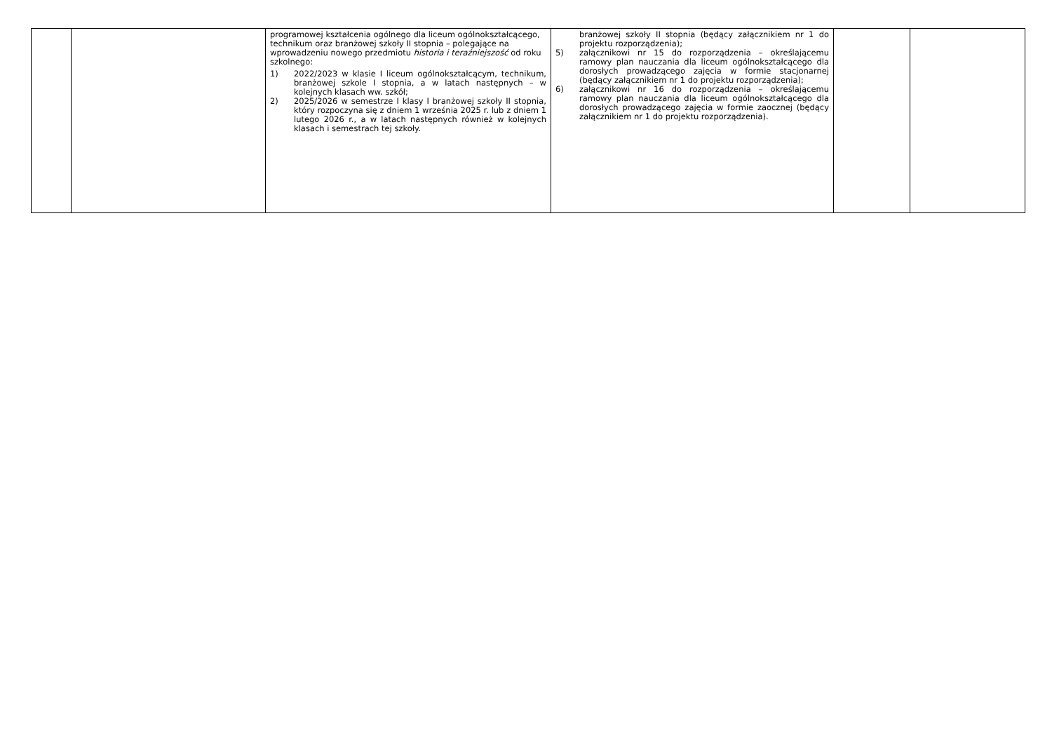| | | programowej kształcenia ogólnego dla liceum ogólnokształcącego, technikum oraz branżowej szkoły II stopnia – polegające na wprowadzeniu nowego przedmiotu historia i teraźniejszość od roku szkolnego: 1) 2022/2023 w klasie I liceum ogólnokształcącym, technikum, branżowej szkole I stopnia, a w latach następnych – w kolejnych klasach ww. szkół; 2) 2025/2026 w semestrze I klasy I branżowej szkoły II stopnia, który rozpoczyna się z dniem 1 września 2025 r. lub z dniem 1 lutego 2026 r., a w latach następnych również w kolejnych klasach i semestrach tej szkoły. | branżowej szkoły II stopnia (będący załącznikiem nr 1 do projektu rozporządzenia); 5) załącznikowi nr 15 do rozporządzenia – określającemu ramowy plan nauczania dla liceum ogólnokształcącego dla dorosłych prowadzącego zajęcia w formie stacjonarnej (będący załącznikiem nr 1 do projektu rozporządzenia); 6) załącznikowi nr 16 do rozporządzenia – określającemu ramowy plan nauczania dla liceum ogólnokształcącego dla dorosłych prowadzącego zajęcia w formie zaocznej (będący załącznikiem nr 1 do projektu rozporządzenia). | | |